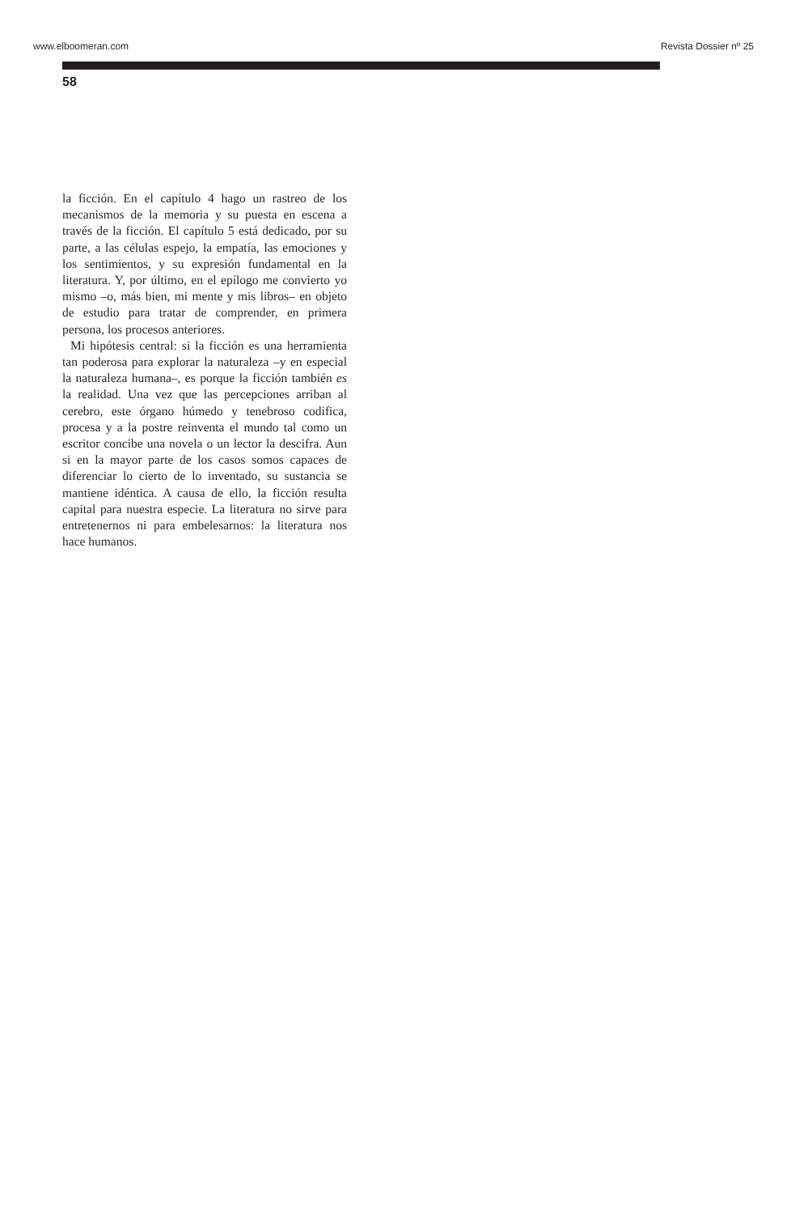www.elboomeran.com Revista Dossier nº 25
58
la ficción. En el capítulo 4 hago un rastreo de los mecanismos de la memoria y su puesta en escena a través de la ficción. El capítulo 5 está dedicado, por su parte, a las células espejo, la empatía, las emociones y los sentimientos, y su expresión fundamental en la literatura. Y, por último, en el epílogo me convierto yo mismo –o, más bien, mi mente y mis libros– en objeto de estudio para tratar de comprender, en primera persona, los procesos anteriores.
Mi hipótesis central: si la ficción es una herramienta tan poderosa para explorar la naturaleza –y en especial la naturaleza humana–, es porque la ficción también es la realidad. Una vez que las percepciones arriban al cerebro, este órgano húmedo y tenebroso codifica, procesa y a la postre reinventa el mundo tal como un escritor concibe una novela o un lector la descifra. Aun si en la mayor parte de los casos somos capaces de diferenciar lo cierto de lo inventado, su sustancia se mantiene idéntica. A causa de ello, la ficción resulta capital para nuestra especie. La literatura no sirve para entretenernos ni para embelesarnos: la literatura nos hace humanos.